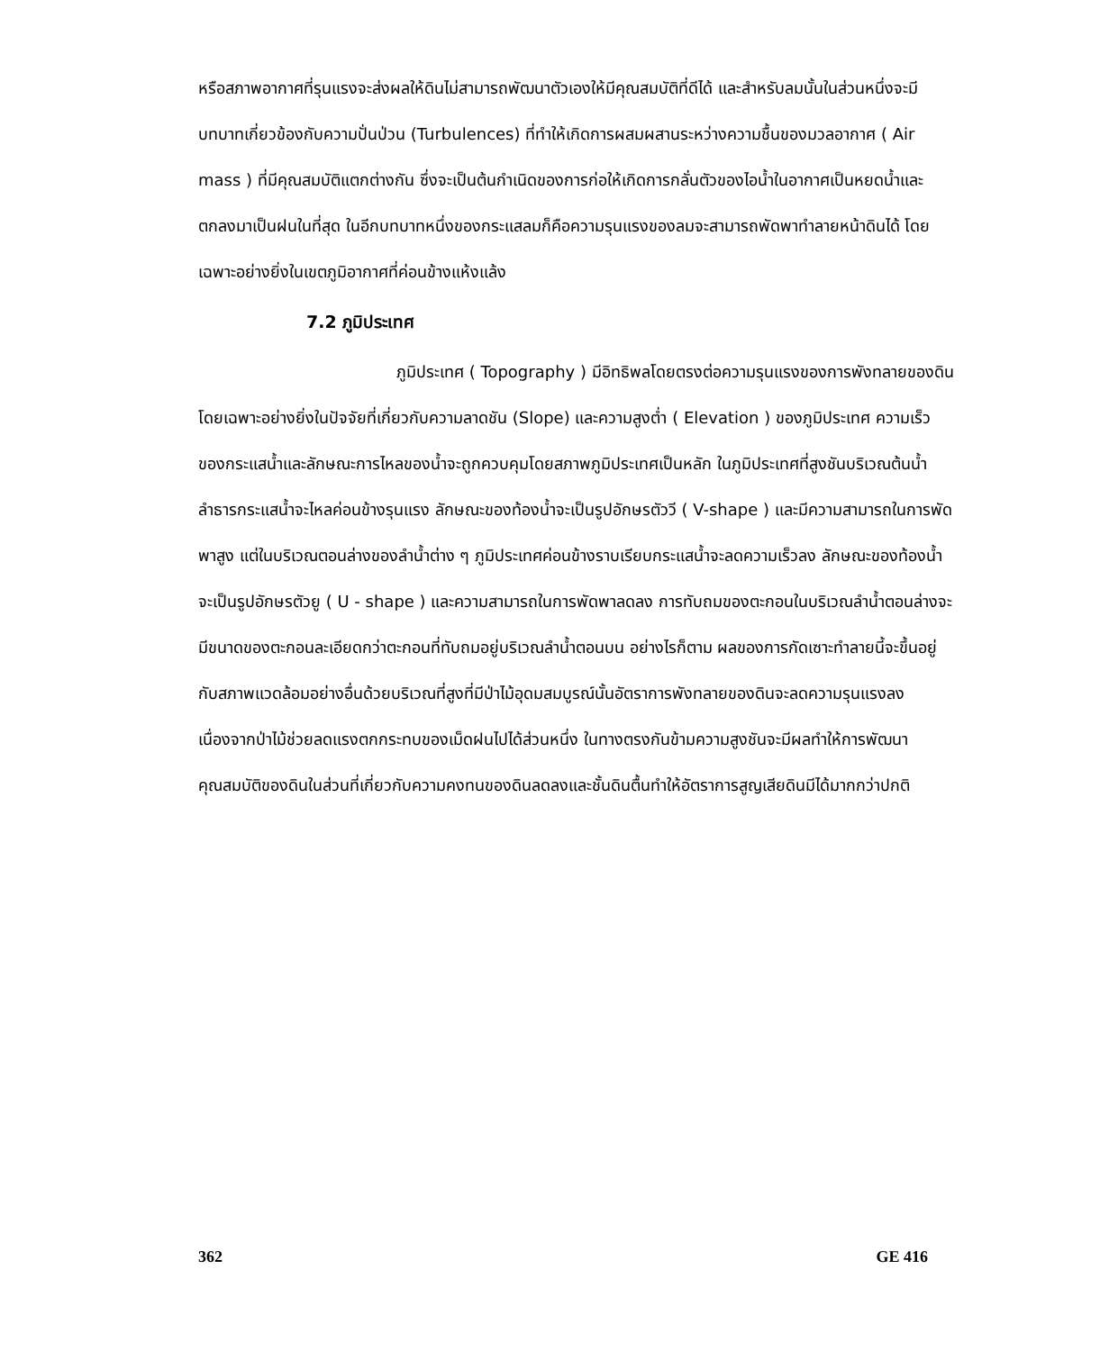หรือสภาพอากาศที่รุนแรงจะส่งผลให้ดินไม่สามารถพัฒนาตัวเองให้มีคุณสมบัติที่ดีได้ และสำหรับลมนั้นในส่วนหนึ่งจะมีบทบาทเกี่ยวข้องกับความปั่นป่วน (Turbulences) ที่ทำให้เกิดการผสมผสานระหว่างความชื้นของมวลอากาศ ( Air mass ) ที่มีคุณสมบัติแตกต่างกัน ซึ่งจะเป็นต้นกำเนิดของการก่อให้เกิดการกลั่นตัวของไอน้ำในอากาศเป็นหยดน้ำและตกลงมาเป็นฝนในที่สุด ในอีกบทบาทหนึ่งของกระแสลมก็คือความรุนแรงของลมจะสามารถพัดพาทำลายหน้าดินได้ โดยเฉพาะอย่างยิ่งในเขตภูมิอากาศที่ค่อนข้างแห้งแล้ง
7.2 ภูมิประเทศ
ภูมิประเทศ ( Topography ) มีอิทธิพลโดยตรงต่อความรุนแรงของการพังทลายของดิน โดยเฉพาะอย่างยิ่งในปัจจัยที่เกี่ยวกับความลาดชัน (Slope) และความสูงต่ำ ( Elevation ) ของภูมิประเทศ ความเร็วของกระแสน้ำและลักษณะการไหลของน้ำจะถูกควบคุมโดยสภาพภูมิประเทศเป็นหลัก ในภูมิประเทศที่สูงชันบริเวณต้นน้ำลำธารกระแสน้ำจะไหลค่อนข้างรุนแรง ลักษณะของท้องน้ำจะเป็นรูปอักษรตัววี ( V-shape ) และมีความสามารถในการพัดพาสูง แต่ในบริเวณตอนล่างของลำน้ำต่าง ๆ ภูมิประเทศค่อนข้างราบเรียบกระแสน้ำจะลดความเร็วลง ลักษณะของท้องน้ำจะเป็นรูปอักษรตัวยู ( U - shape ) และความสามารถในการพัดพาลดลง การทับถมของตะกอนในบริเวณลำน้ำตอนล่างจะมีขนาดของตะกอนละเอียดกว่าตะกอนที่ทับถมอยู่บริเวณลำน้ำตอนบน อย่างไรก็ตาม ผลของการกัดเซาะทำลายนี้จะขึ้นอยู่กับสภาพแวดล้อมอย่างอื่นด้วยบริเวณที่สูงที่มีป่าไม้อุดมสมบูรณ์นั้นอัตราการพังทลายของดินจะลดความรุนแรงลง เนื่องจากป่าไม้ช่วยลดแรงตกกระทบของเม็ดฝนไปได้ส่วนหนึ่ง ในทางตรงกันข้ามความสูงชันจะมีผลทำให้การพัฒนาคุณสมบัติของดินในส่วนที่เกี่ยวกับความคงทนของดินลดลงและชั้นดินตื้นทำให้อัตราการสูญเสียดินมีได้มากกว่าปกติ
362 GE 416